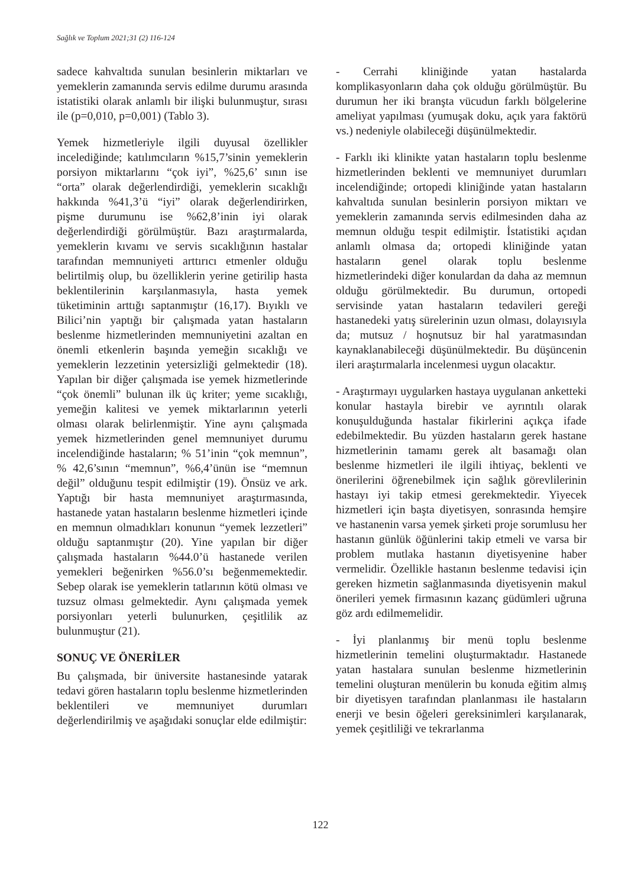Sağlık ve Toplum 2021;31 (2) 116-124
sadece kahvaltıda sunulan besinlerin miktarları ve yemeklerin zamanında servis edilme durumu arasında istatistiki olarak anlamlı bir ilişki bulunmuştur, sırası ile (p=0,010, p=0,001) (Tablo 3).
Yemek hizmetleriyle ilgili duyusal özellikler incelediğinde; katılımcıların %15,7’sinin yemeklerin porsiyon miktarlarını “çok iyi”, %25,6’ sının ise “orta” olarak değerlendirdiği, yemeklerin sıcaklığı hakkında %41,3’ü “iyi” olarak değerlendirirken, pişme durumunu ise %62,8’inin iyi olarak değerlendirdiği görülmüştür. Bazı araştırmalarda, yemeklerin kıvamı ve servis sıcaklığının hastalar tarafından memnuniyeti arttırıcı etmenler olduğu belirtilmiş olup, bu özelliklerin yerine getirilip hasta beklentilerinin karşılanmasıyla, hasta yemek tüketiminin arttığı saptanmıştır (16,17). Bıyıklı ve Bilici’nin yaptığı bir çalışmada yatan hastaların beslenme hizmetlerinden memnuniyetini azaltan en önemli etkenlerin başında yemeğin sıcaklığı ve yemeklerin lezzetinin yetersizliği gelmektedir (18). Yapılan bir diğer çalışmada ise yemek hizmetlerinde “çok önemli” bulunan ilk üç kriter; yeme sıcaklığı, yemeğin kalitesi ve yemek miktarlarının yeterli olması olarak belirlenmiştir. Yine aynı çalışmada yemek hizmetlerinden genel memnuniyet durumu incelendiğinde hastaların; % 51’inin “çok memnun”, % 42,6’sının “memnun”, %6,4’ünün ise “memnun değil” olduğunu tespit edilmiştir (19). Önsüz ve ark. Yaptığı bir hasta memnuniyet araştırmasında, hastanede yatan hastaların beslenme hizmetleri içinde en memnun olmadıkları konunun “yemek lezzetleri” olduğu saptanmıştır (20). Yine yapılan bir diğer çalışmada hastaların %44.0’ü hastanede verilen yemekleri beğenirken %56.0’sı beğenmemektedir. Sebep olarak ise yemeklerin tatlarının kötü olması ve tuzsuz olması gelmektedir. Aynı çalışmada yemek porsiyonları yeterli bulunurken, çeşitlilik az bulunmuştur (21).
SONUÇ VE ÖNERİLER
Bu çalışmada, bir üniversite hastanesinde yatarak tedavi gören hastaların toplu beslenme hizmetlerinden beklentileri ve memnuniyet durumları değerlendirilmiş ve aşağıdaki sonuçlar elde edilmiştir:
- Cerrahi kliniğinde yatan hastalarda komplikasyonların daha çok olduğu görülmüştür. Bu durumun her iki branşta vücudun farklı bölgelerine ameliyat yapılması (yumuşak doku, açık yara faktörü vs.) nedeniyle olabileceği düşünülmektedir.
- Farklı iki klinikte yatan hastaların toplu beslenme hizmetlerinden beklenti ve memnuniyet durumları incelendiğinde; ortopedi kliniğinde yatan hastaların kahvaltıda sunulan besinlerin porsiyon miktarı ve yemeklerin zamanında servis edilmesinden daha az memnun olduğu tespit edilmiştir. İstatistiki açıdan anlamlı olmasa da; ortopedi kliniğinde yatan hastaların genel olarak toplu beslenme hizmetlerindeki diğer konulardan da daha az memnun olduğu görülmektedir. Bu durumun, ortopedi servisinde yatan hastaların tedavileri gereği hastanedeki yatış sürelerinin uzun olması, dolayısıyla da; mutsuz / hoşnutsuz bir hal yaratmasından kaynaklanabileceği düşünülmektedir. Bu düşüncenin ileri araştırmalarla incelenmesi uygun olacaktır.
- Araştırmayı uygularken hastaya uygulanan anketteki konular hastayla birebir ve ayrıntılı olarak konuşulduğunda hastalar fikirlerini açıkça ifade edebilmektedir. Bu yüzden hastaların gerek hastane hizmetlerinin tamamı gerek alt basamağı olan beslenme hizmetleri ile ilgili ihtiyaç, beklenti ve önerilerini öğrenebilmek için sağlık görevlilerinin hastayı iyi takip etmesi gerekmektedir. Yiyecek hizmetleri için başta diyetisyen, sonrasında hemşire ve hastanenin varsa yemek şirketi proje sorumlusu her hastanın günlük öğünlerini takip etmeli ve varsa bir problem mutlaka hastanın diyetisyenine haber vermelidir. Özellikle hastanın beslenme tedavisi için gereken hizmetin sağlanmasında diyetisyenin makul önerileri yemek firmasının kazanç güdümleri uğruna göz ardı edilmemelidir.
- İyi planlanmış bir menü toplu beslenme hizmetlerinin temelini oluşturmaktadır. Hastanede yatan hastalara sunulan beslenme hizmetlerinin temelini oluşturan menülerin bu konuda eğitim almış bir diyetisyen tarafından planlanması ile hastaların enerji ve besin öğeleri gereksinimleri karşılanarak, yemek çeşitliliği ve tekrarlanma
122